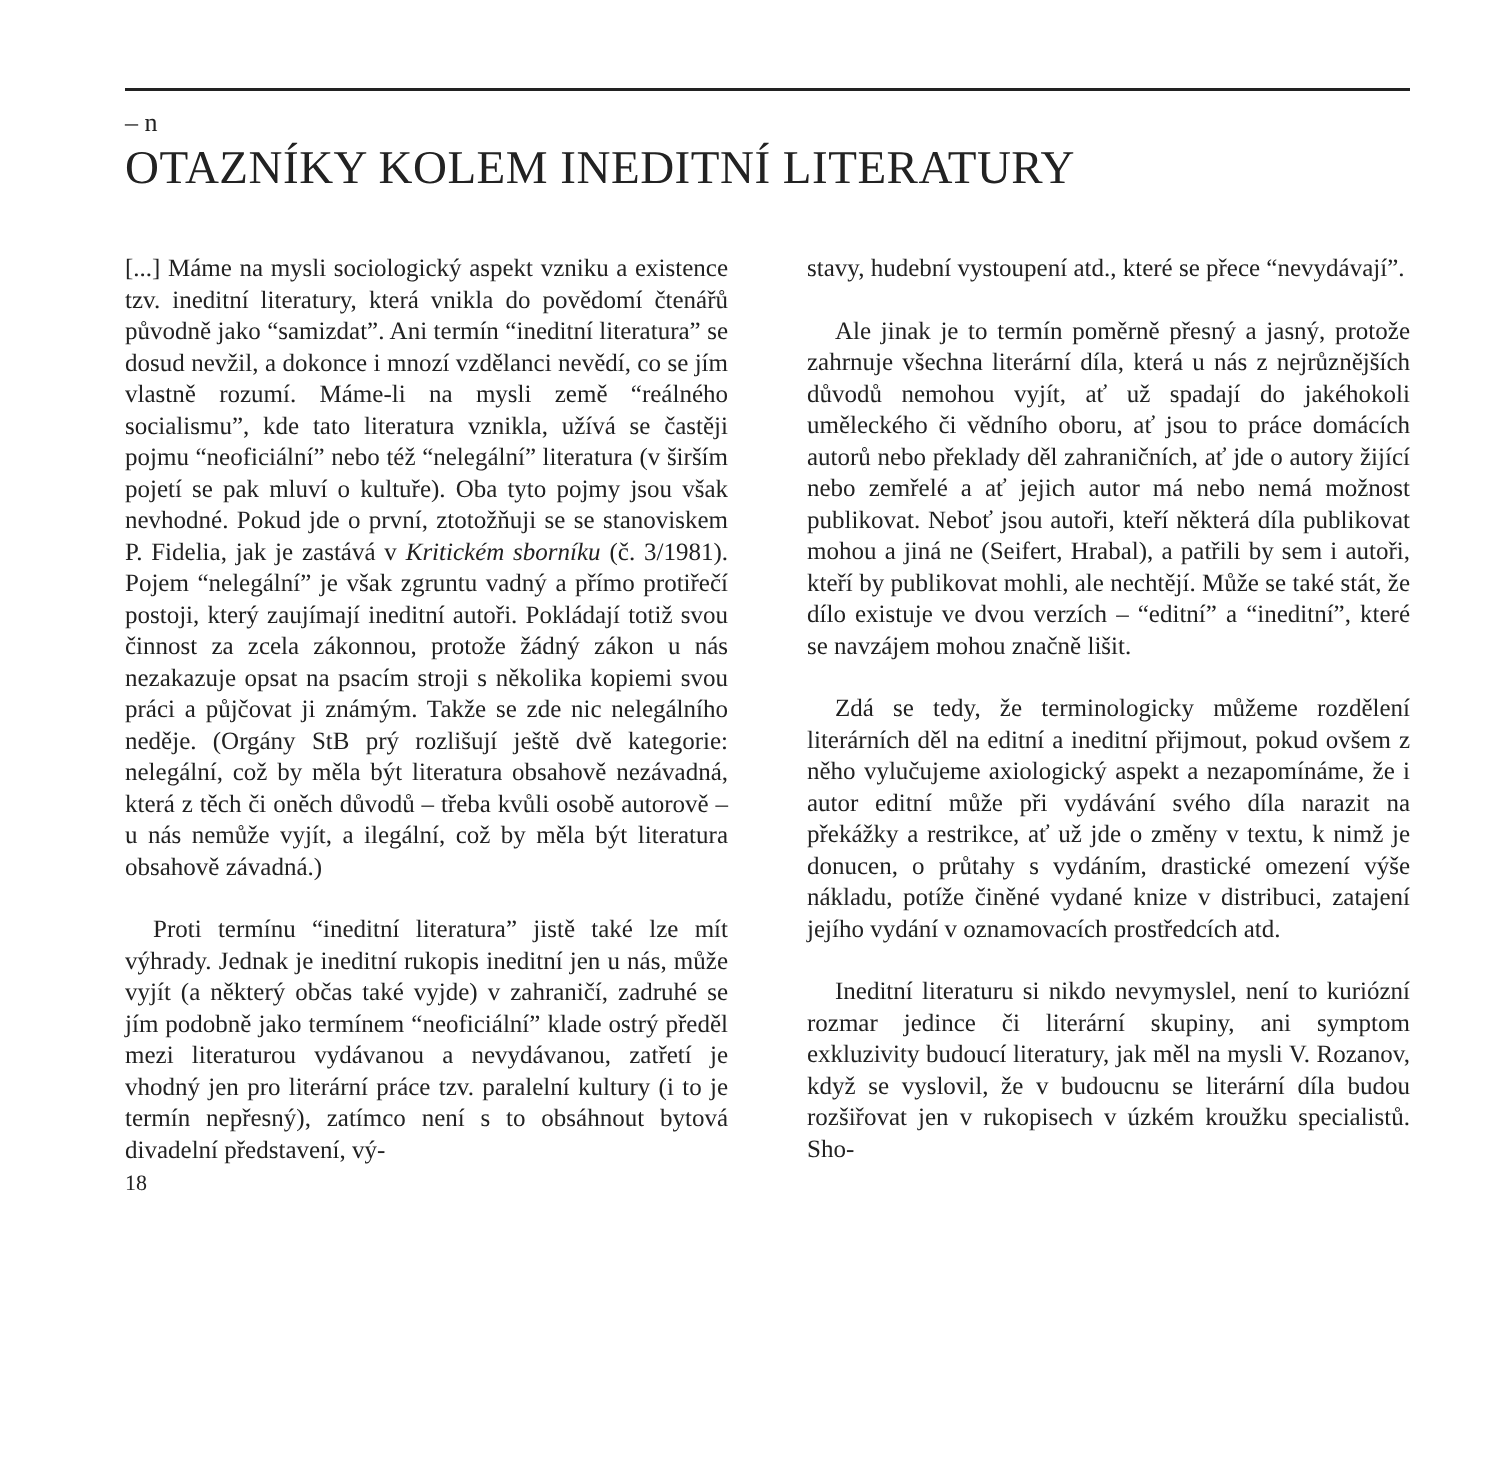– n
OTAZNÍKY KOLEM INEDITNÍ LITERATURY
[...] Máme na mysli sociologický aspekt vzniku a existence tzv. ineditní literatury, která vnikla do povědomí čtenářů původně jako “samizdat”. Ani termín “ineditní literatura” se dosud nevžil, a dokonce i mnozí vzdělanci nevědí, co se jím vlastně rozumí. Máme-li na mysli země “reálného socialismu”, kde tato literatura vznikla, užívá se častěji pojmu “neoficiální” nebo též “nelegální” literatura (v širším pojetí se pak mluví o kultuře). Oba tyto pojmy jsou však nevhodné. Pokud jde o první, ztotožňuji se se stanoviskem P. Fidelia, jak je zastává v Kritickém sborníku (č. 3/1981). Pojem “nelegální” je však zgruntu vadný a přímo protiřečí postoji, který zaujímají ineditní autoři. Pokládají totiž svou činnost za zcela zákonnou, protože žádný zákon u nás nezakazuje opsat na psacím stroji s několika kopiemi svou práci a půjčovat ji známým. Takže se zde nic nelegálního neděje. (Orgány StB prý rozlišují ještě dvě kategorie: nelegální, což by měla být literatura obsahově nezávadná, která z těch či oněch důvodů – třeba kvůli osobě autorově – u nás nemůže vyjít, a ilegální, což by měla být literatura obsahově závadná.)
Proti termínu “ineditní literatura” jistě také lze mít výhrady. Jednak je ineditní rukopis ineditní jen u nás, může vyjít (a některý občas také vyjde) v zahraničí, zadruhé se jím podobně jako termínem “neoficiální” klade ostrý předěl mezi literaturou vydávanou a nevydávanou, zatřetí je vhodný jen pro literární práce tzv. paralelní kultury (i to je termín nepřesný), zatímco není s to obsáhnout bytová divadelní představení, vý-
18
stavy, hudební vystoupení atd., které se přece “nevydávají”.
Ale jinak je to termín poměrně přesný a jasný, protože zahrnuje všechna literární díla, která u nás z nejrůznějších důvodů nemohou vyjít, ať už spadají do jakéhokoli uměleckého či vědního oboru, ať jsou to práce domácích autorů nebo překlady děl zahraničních, ať jde o autory žijící nebo zemřelé a ať jejich autor má nebo nemá možnost publikovat. Neboť jsou autoři, kteří některá díla publikovat mohou a jiná ne (Seifert, Hrabal), a patřili by sem i autoři, kteří by publikovat mohli, ale nechtějí. Může se také stát, že dílo existuje ve dvou verzích – “editní” a “ineditní”, které se navzájem mohou značně lišit.
Zdá se tedy, že terminologicky můžeme rozdělení literárních děl na editní a ineditní přijmout, pokud ovšem z něho vylučujeme axiologický aspekt a nezapomínáme, že i autor editní může při vydávání svého díla narazit na překážky a restrikce, ať už jde o změny v textu, k nimž je donucen, o průtahy s vydáním, drastické omezení výše nákladu, potíže činěné vydané knize v distribuci, zatajení jejího vydání v oznamovacích prostředcích atd.
Ineditní literaturu si nikdo nevymyslel, není to kuriózní rozmar jedince či literární skupiny, ani symptom exkluzivity budoucí literatury, jak měl na mysli V. Rozanov, když se vyslovil, že v budoucnu se literární díla budou rozšiřovat jen v rukopisech v úzkém kroužku specialistů. Sho-